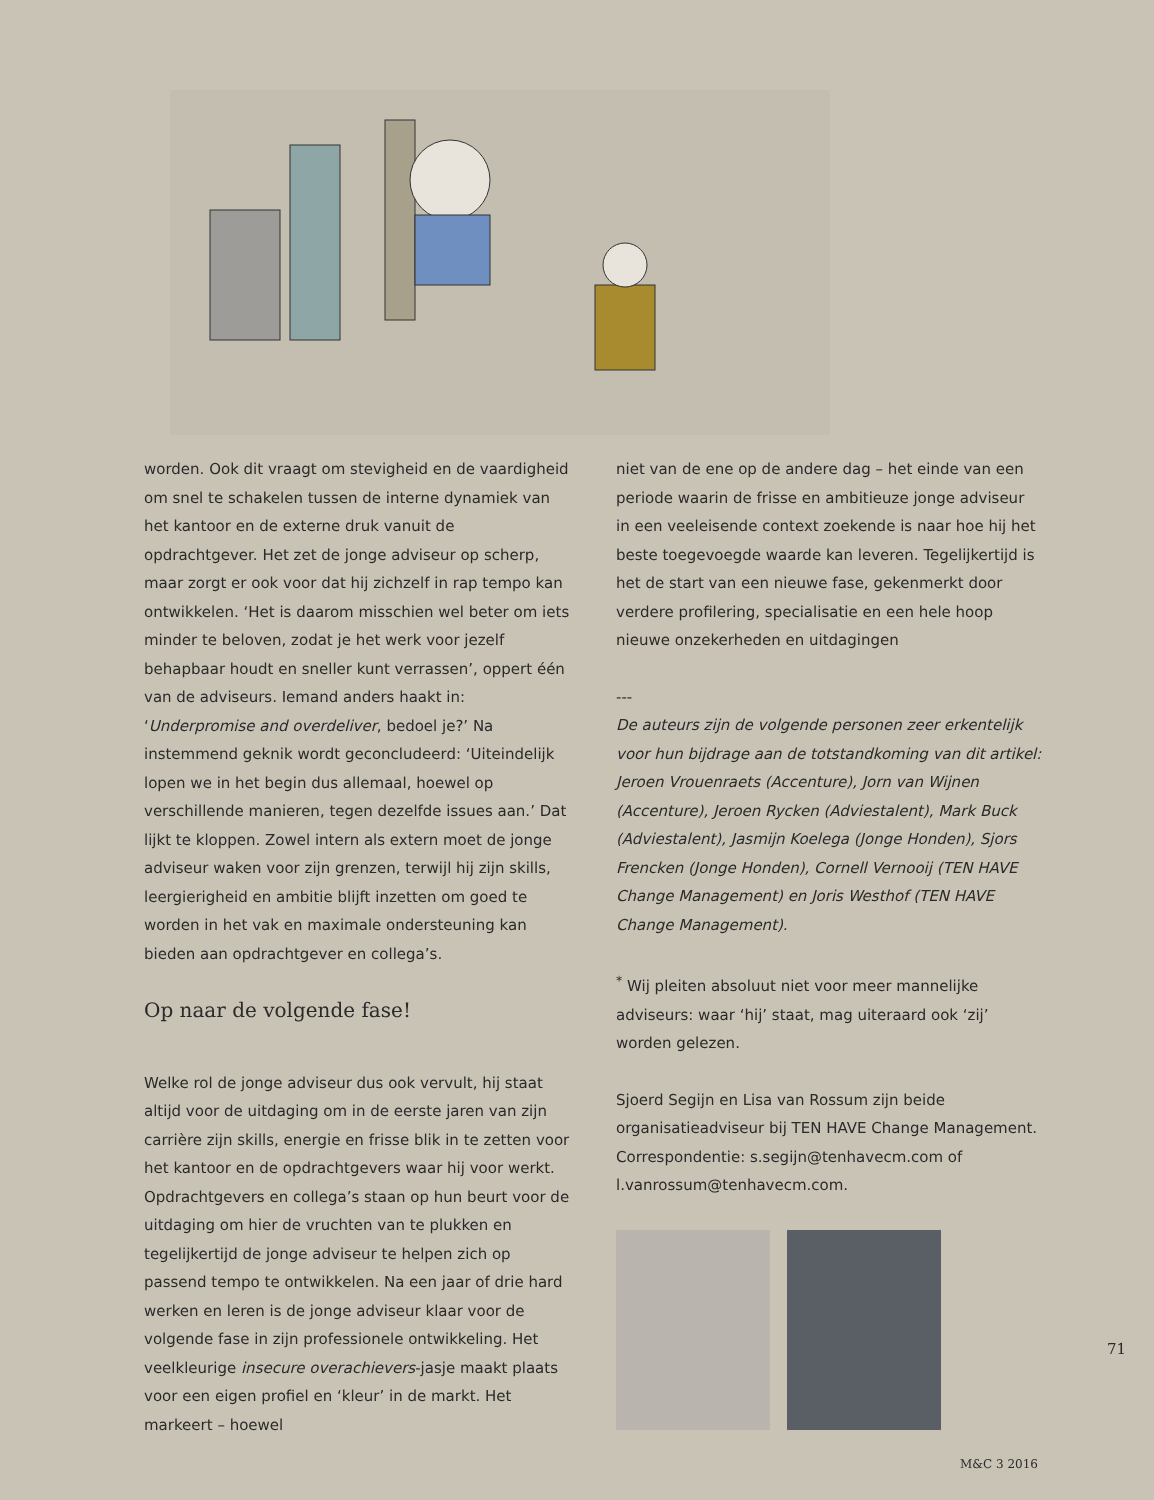worden. Ook dit vraagt om stevigheid en de vaardigheid om snel te schakelen tussen de interne dynamiek van het kantoor en de externe druk vanuit de opdrachtgever. Het zet de jonge adviseur op scherp, maar zorgt er ook voor dat hij zichzelf in rap tempo kan ontwikkelen. ‘Het is daarom misschien wel beter om iets minder te beloven, zodat je het werk voor jezelf behapbaar houdt en sneller kunt verrassen’, oppert één van de adviseurs. Iemand anders haakt in: ‘Underpromise and overdeliver, bedoel je?’ Na instemmend geknik wordt geconcludeerd: ‘Uiteindelijk lopen we in het begin dus allemaal, hoewel op verschillende manieren, tegen dezelfde issues aan.’ Dat lijkt te kloppen. Zowel intern als extern moet de jonge adviseur waken voor zijn grenzen, terwijl hij zijn skills, leergierigheid en ambitie blijft inzetten om goed te worden in het vak en maximale ondersteuning kan bieden aan opdrachtgever en collega’s.
Op naar de volgende fase!
Welke rol de jonge adviseur dus ook vervult, hij staat altijd voor de uitdaging om in de eerste jaren van zijn carrière zijn skills, energie en frisse blik in te zetten voor het kantoor en de opdrachtgevers waar hij voor werkt. Opdrachtgevers en collega’s staan op hun beurt voor de uitdaging om hier de vruchten van te plukken en tegelijkertijd de jonge adviseur te helpen zich op passend tempo te ontwikkelen. Na een jaar of drie hard werken en leren is de jonge adviseur klaar voor de volgende fase in zijn professionele ontwikkeling. Het veelkleurige insecure overachievers-jasje maakt plaats voor een eigen profiel en ‘kleur’ in de markt. Het markeert – hoewel
niet van de ene op de andere dag – het einde van een periode waarin de frisse en ambitieuze jonge adviseur in een veeleisende context zoekende is naar hoe hij het beste toegevoegde waarde kan leveren. Tegelijkertijd is het de start van een nieuwe fase, gekenmerkt door verdere profilering, specialisatie en een hele hoop nieuwe onzekerheden en uitdagingen
---
De auteurs zijn de volgende personen zeer erkentelijk voor hun bijdrage aan de totstandkoming van dit artikel: Jeroen Vrouenraets (Accenture), Jorn van Wijnen (Accenture), Jeroen Rycken (Adviestalent), Mark Buck (Adviestalent), Jasmijn Koelega (Jonge Honden), Sjors Frencken (Jonge Honden), Cornell Vernooij (TEN HAVE Change Management) en Joris Westhof (TEN HAVE Change Management).
<sup>*</sup> Wij pleiten absoluut niet voor meer mannelijke adviseurs: waar ‘hij’ staat, mag uiteraard ook ‘zij’ worden gelezen.
Sjoerd Segijn en Lisa van Rossum zijn beide organisatieadviseur bij TEN HAVE Change Management. Correspondentie: s.segijn@tenhavecm.com of l.vanrossum@tenhavecm.com.
71
M&C 3 2016